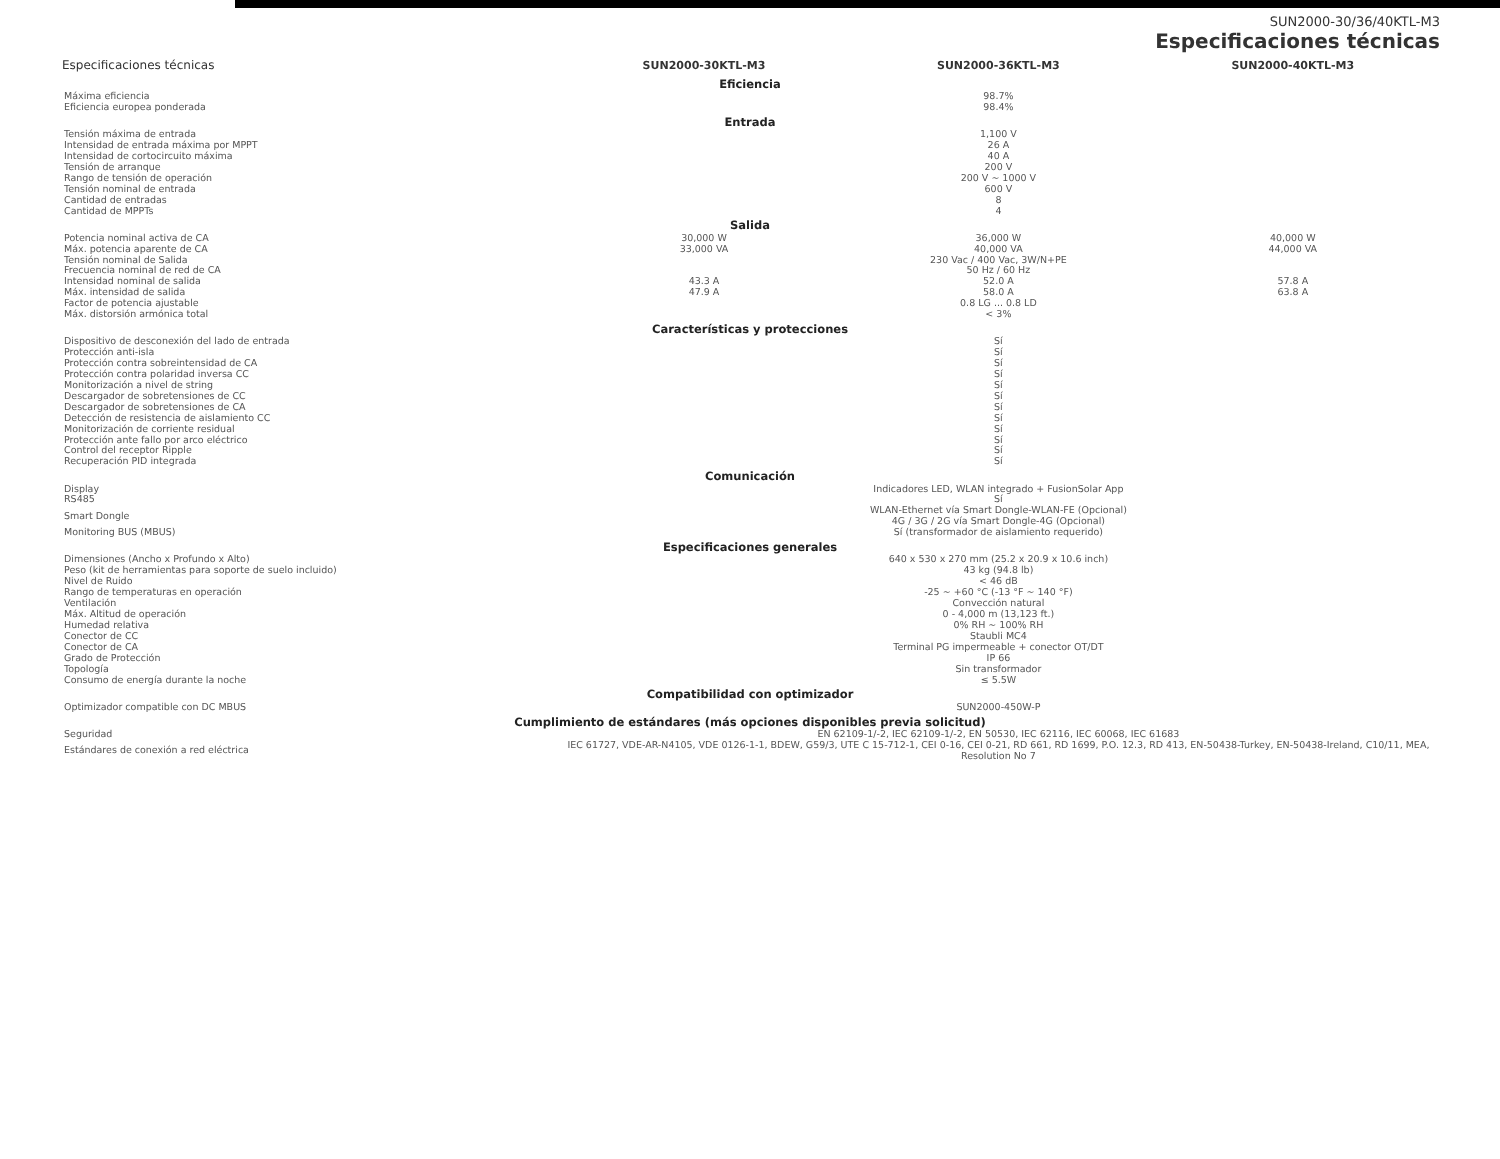SUN2000-30/36/40KTL-M3
Especificaciones técnicas
| Especificaciones técnicas | SUN2000-30KTL-M3 | SUN2000-36KTL-M3 | SUN2000-40KTL-M3 |
| --- | --- | --- | --- |
| Eficiencia | | | |
| Máxima eficiencia | 98.7% | | |
| Eficiencia europea ponderada | 98.4% | | |
| Entrada | | | |
| Tensión máxima de entrada | 1,100 V | | |
| Intensidad de entrada máxima por MPPT | 26 A | | |
| Intensidad de cortocircuito máxima | 40 A | | |
| Tensión de arranque | 200 V | | |
| Rango de tensión de operación | 200 V ~ 1000 V | | |
| Tensión nominal de entrada | 600 V | | |
| Cantidad de entradas | 8 | | |
| Cantidad de MPPTs | 4 | | |
| Salida | | | |
| Potencia nominal activa de CA | 30,000 W | 36,000 W | 40,000 W |
| Máx. potencia aparente de CA | 33,000 VA | 40,000 VA | 44,000 VA |
| Tensión nominal de Salida | 230 Vac / 400 Vac, 3W/N+PE | | |
| Frecuencia nominal de red de CA | 50 Hz / 60 Hz | | |
| Intensidad nominal de salida | 43.3 A | 52.0 A | 57.8 A |
| Máx. intensidad de salida | 47.9 A | 58.0 A | 63.8 A |
| Factor de potencia ajustable | 0.8 LG ... 0.8 LD | | |
| Máx. distorsión armónica total | < 3% | | |
| Características y protecciones | | | |
| Dispositivo de desconexión del lado de entrada | Sí | | |
| Protección anti-isla | Sí | | |
| Protección contra sobreintensidad de CA | Sí | | |
| Protección contra polaridad inversa CC | Sí | | |
| Monitorización a nivel de string | Sí | | |
| Descargador de sobretensiones de CC | Sí | | |
| Descargador de sobretensiones de CA | Sí | | |
| Detección de resistencia de aislamiento CC | Sí | | |
| Monitorización de corriente residual | Sí | | |
| Protección ante fallo por arco eléctrico | Sí | | |
| Control del receptor Ripple | Sí | | |
| Recuperación PID integrada | Sí | | |
| Comunicación | | | |
| Display | Indicadores LED, WLAN integrado + FusionSolar App | | |
| RS485 | Sí | | |
| Smart Dongle | WLAN-Ethernet vía Smart Dongle-WLAN-FE (Opcional) 4G / 3G / 2G vía Smart Dongle-4G (Opcional) | | |
| Monitoring BUS (MBUS) | Sí (transformador de aislamiento requerido) | | |
| Especificaciones generales | | | |
| Dimensiones (Ancho x Profundo x Alto) | 640 x 530 x 270 mm (25.2 x 20.9 x 10.6 inch) | | |
| Peso (kit de herramientas para soporte de suelo incluido) | 43 kg (94.8 lb) | | |
| Nivel de Ruido | < 46 dB | | |
| Rango de temperaturas en operación | -25 ~ +60 °C (-13 °F ~ 140 °F) | | |
| Ventilación | Convección natural | | |
| Máx. Altitud de operación | 0 - 4,000 m (13,123 ft.) | | |
| Humedad relativa | 0% RH ~ 100% RH | | |
| Conector de CC | Staubli MC4 | | |
| Conector de CA | Terminal PG impermeable + conector OT/DT | | |
| Grado de Protección | IP 66 | | |
| Topología | Sin transformador | | |
| Consumo de energía durante la noche | ≤ 5.5W | | |
| Compatibilidad con optimizador | | | |
| Optimizador compatible con DC MBUS | SUN2000-450W-P | | |
| Cumplimiento de estándares (más opciones disponibles previa solicitud) | | | |
| Seguridad | EN 62109-1/-2, IEC 62109-1/-2, EN 50530, IEC 62116, IEC 60068, IEC 61683 | | |
| Estándares de conexión a red eléctrica | IEC 61727, VDE-AR-N4105, VDE 0126-1-1, BDEW, G59/3, UTE C 15-712-1, CEI 0-16, CEI 0-21, RD 661, RD 1699, P.O. 12.3, RD 413, EN-50438-Turkey, EN-50438-Ireland, C10/11, MEA, Resolution No 7 | | |